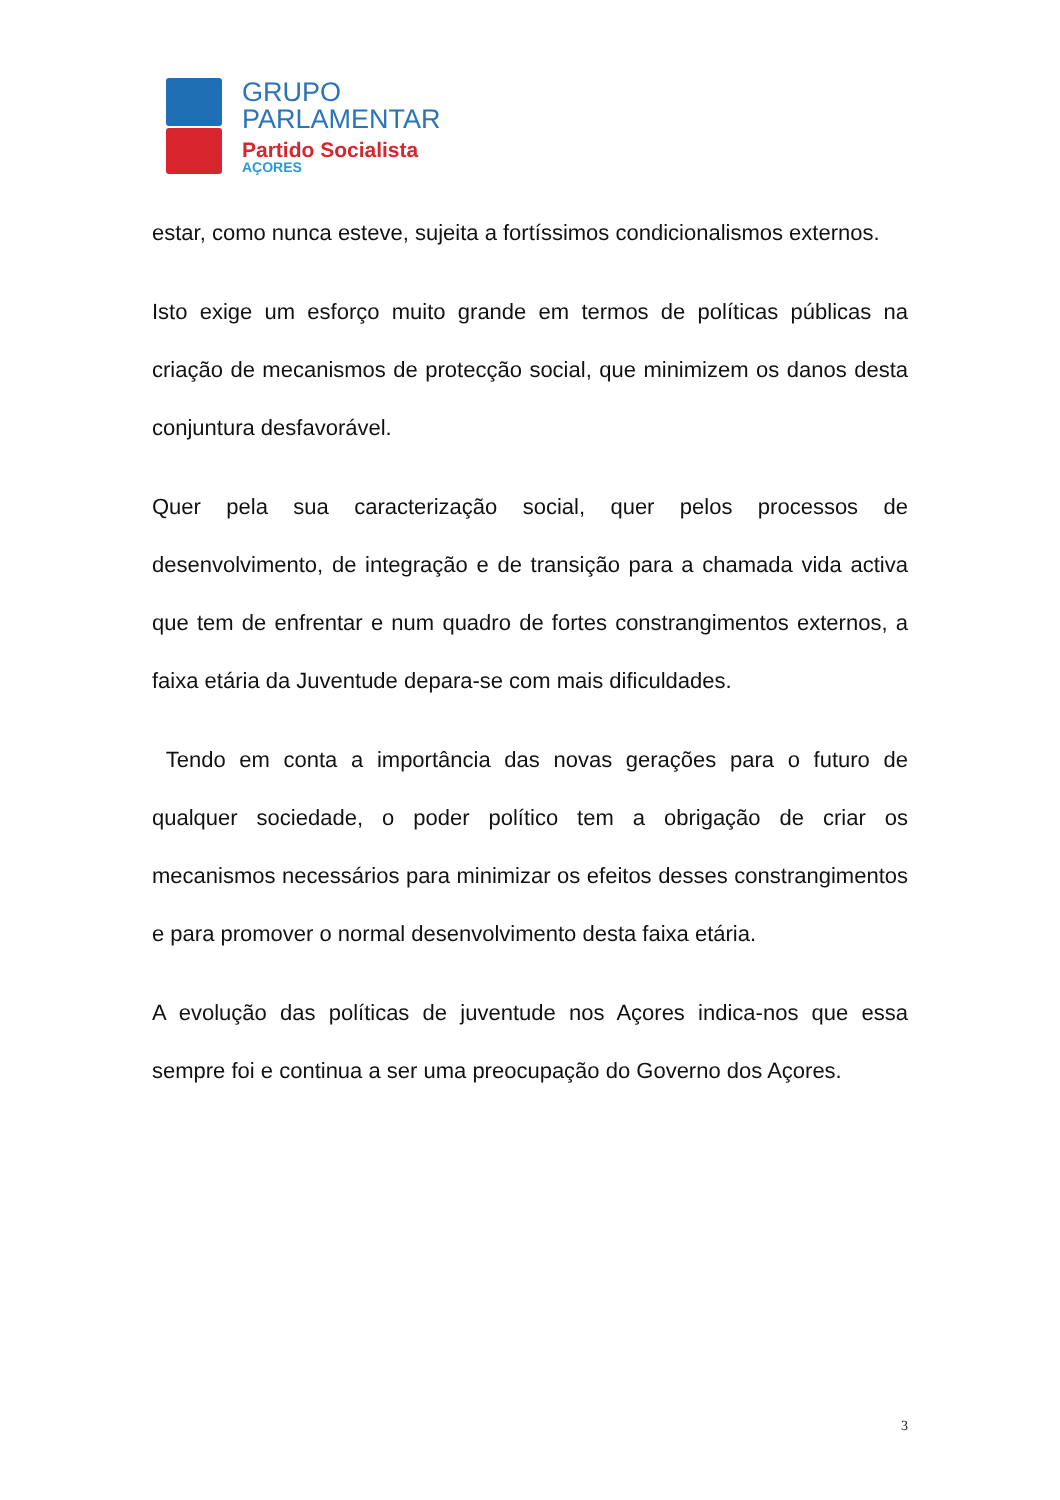GRUPO
PARLAMENTAR
Partido Socialista
AÇORES
estar, como nunca esteve, sujeita a fortíssimos condicionalismos externos.
Isto exige um esforço muito grande em termos de políticas públicas na criação de mecanismos de protecção social, que minimizem os danos desta conjuntura desfavorável.
Quer pela sua caracterização social, quer pelos processos de desenvolvimento, de integração e de transição para a chamada vida activa que tem de enfrentar e num quadro de fortes constrangimentos externos, a faixa etária da Juventude depara-se com mais dificuldades.
Tendo em conta a importância das novas gerações para o futuro de qualquer sociedade, o poder político tem a obrigação de criar os mecanismos necessários para minimizar os efeitos desses constrangimentos e para promover o normal desenvolvimento desta faixa etária.
A evolução das políticas de juventude nos Açores indica-nos que essa sempre foi e continua a ser uma preocupação do Governo dos Açores.
3